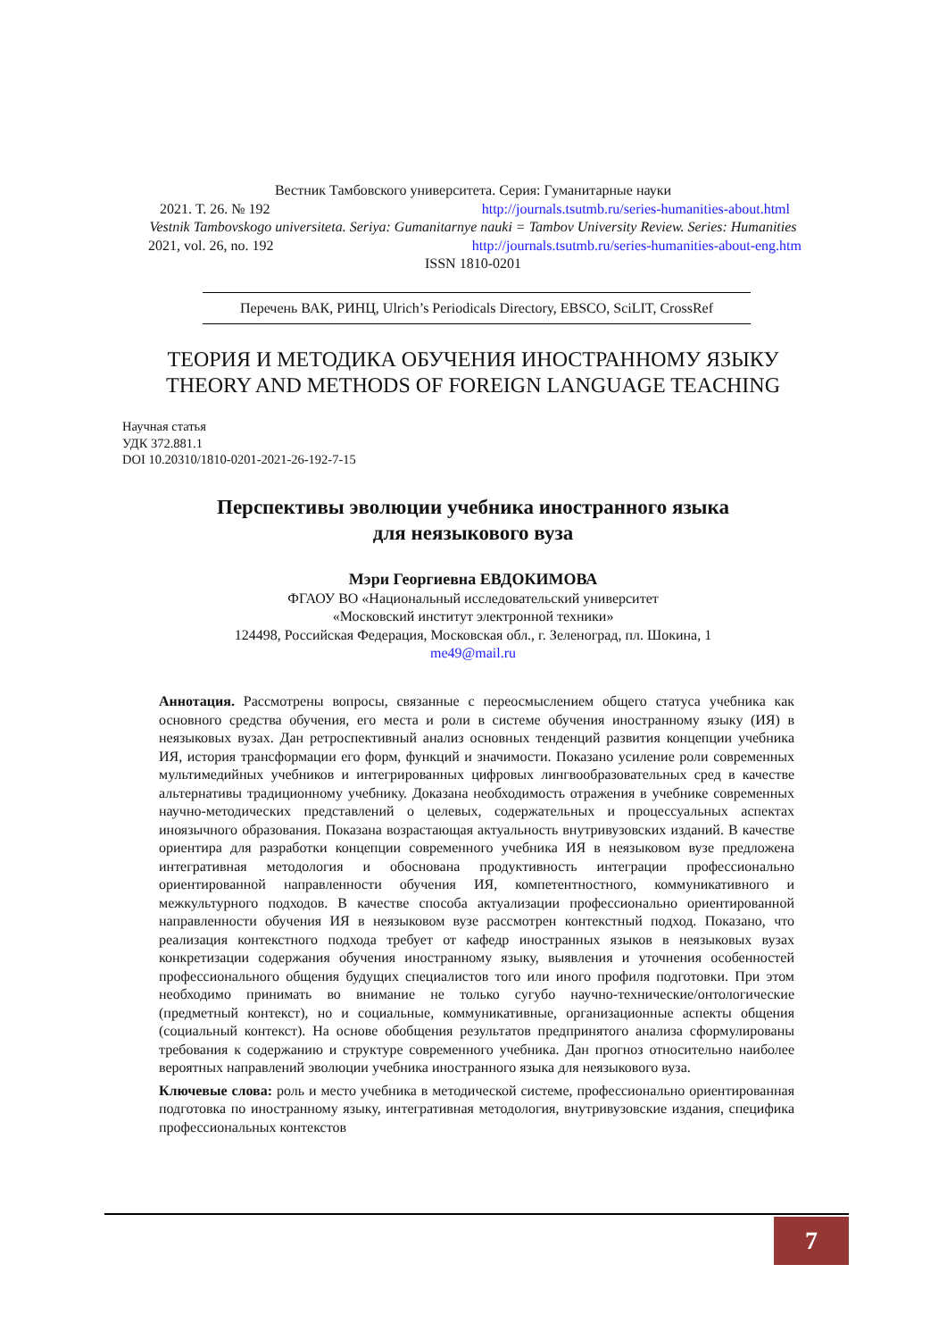Вестник Тамбовского университета. Серия: Гуманитарные науки
2021. Т. 26. № 192 http://journals.tsutmb.ru/series-humanities-about.html
Vestnik Tambovskogo universiteta. Seriya: Gumanitarnye nauki = Tambov University Review. Series: Humanities
2021, vol. 26, no. 192 http://journals.tsutmb.ru/series-humanities-about-eng.htm
ISSN 1810-0201
Перечень ВАК, РИНЦ, Ulrich’s Periodicals Directory, EBSCO, SciLIT, CrossRef
ТЕОРИЯ И МЕТОДИКА ОБУЧЕНИЯ ИНОСТРАННОМУ ЯЗЫКУ
THEORY AND METHODS OF FOREIGN LANGUAGE TEACHING
Научная статья
УДК 372.881.1
DOI 10.20310/1810-0201-2021-26-192-7-15
Перспективы эволюции учебника иностранного языка
для неязыкового вуза
Мэри Георгиевна ЕВДОКИМОВА
ФГАОУ ВО «Национальный исследовательский университет
«Московский институт электронной техники»
124498, Российская Федерация, Московская обл., г. Зеленоград, пл. Шокина, 1
me49@mail.ru
Аннотация. Рассмотрены вопросы, связанные с переосмыслением общего статуса учебника как основного средства обучения, его места и роли в системе обучения иностранному языку (ИЯ) в неязыковых вузах. Дан ретроспективный анализ основных тенденций развития концепции учебника ИЯ, история трансформации его форм, функций и значимости. Показано усиление роли современных мультимедийных учебников и интегрированных цифровых лингвообразовательных сред в качестве альтернативы традиционному учебнику. Доказана необходимость отражения в учебнике современных научно-методических представлений о целевых, содержательных и процессуальных аспектах иноязычного образования. Показана возрастающая актуальность внутривузовских изданий. В качестве ориентира для разработки концепции современного учебника ИЯ в неязыковом вузе предложена интегративная методология и обоснована продуктивность интеграции профессионально ориентированной направленности обучения ИЯ, компетентностного, коммуникативного и межкультурного подходов. В качестве способа актуализации профессионально ориентированной направленности обучения ИЯ в неязыковом вузе рассмотрен контекстный подход. Показано, что реализация контекстного подхода требует от кафедр иностранных языков в неязыковых вузах конкретизации содержания обучения иностранному языку, выявления и уточнения особенностей профессионального общения будущих специалистов того или иного профиля подготовки. При этом необходимо принимать во внимание не только сугубо научно-технические/онтологические (предметный контекст), но и социальные, коммуникативные, организационные аспекты общения (социальный контекст). На основе обобщения результатов предпринятого анализа сформулированы требования к содержанию и структуре современного учебника. Дан прогноз относительно наиболее вероятных направлений эволюции учебника иностранного языка для неязыкового вуза.
Ключевые слова: роль и место учебника в методической системе, профессионально ориентированная подготовка по иностранному языку, интегративная методология, внутривузовские издания, специфика профессиональных контекстов
7